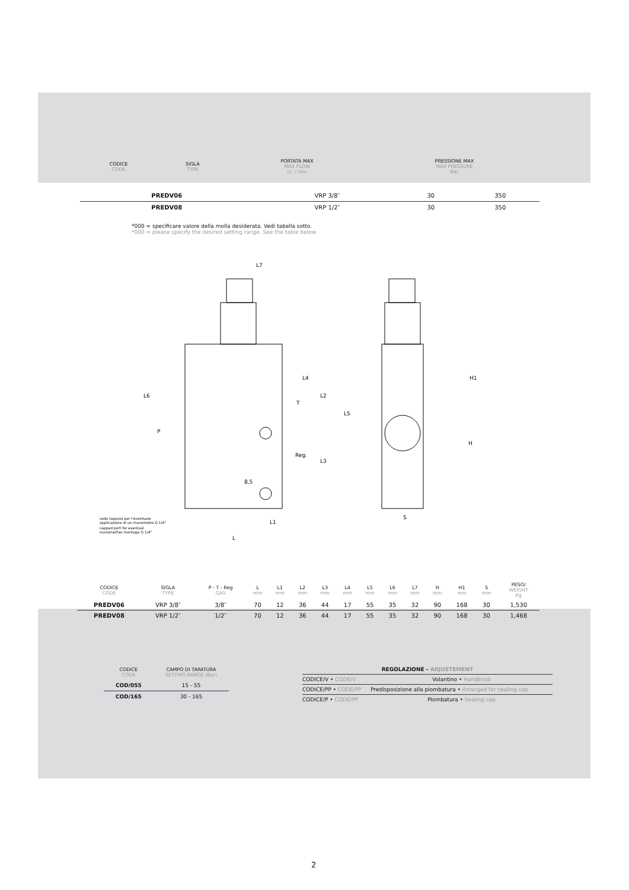| CODICE CODE | SIGLA TYPE | PORTATA MAX MAX FLOW Lt. / min | PRESSIONE MAX MAX PRESSURE Bar |
| PREDV06 | VRP 3/8″ | 30 | 350 |
| PREDV08 | VRP 1/2″ | 30 | 350 |
*000 = specificare valore della molla desiderata. Vedi tabella sotto.
*000 = please specify the desired setting range. See the table below.
L7
L
L1
S
H1
H
L6
L2
L5
L3
L4
T
P
Reg.
8,5
sede tappata per l'eventuale
applicazione di un manometro G 1/4"
capped port for eventual
manomether montage G 1/4"
| CODICE CODE | SIGLA TYPE | P - T - Reg GAS | L mm | L1 mm | L2 mm | L3 mm | L4 mm | L5 mm | L6 mm | L7 mm | H mm | H1 mm | S mm | PESO/ WEIGHT Kg |
| PREDV06 | VRP 3/8″ | 3/8″ | 70 | 12 | 36 | 44 | 17 | 55 | 35 | 32 | 90 | 168 | 30 | 1,530 |
| PREDV08 | VRP 1/2″ | 1/2″ | 70 | 12 | 36 | 44 | 17 | 55 | 35 | 32 | 90 | 168 | 30 | 1,468 |
| CODICE CODE | CAMPO DI TARATURA SETTING RANGE (Bar) |
| COD/055 | 15 - 55 |
| COD/165 | 30 - 165 |
| REGOLAZIONE - ADJUSTEMENT | |
| CODICE/V • CODE/V | Volantino • Handknob |
| CODICE/PP • CODE/PP | Predisposizione alla piombatura • Arranged for sealing cap |
| CODICE/P • CODE/PP | Piombatura • Sealing cap |
2